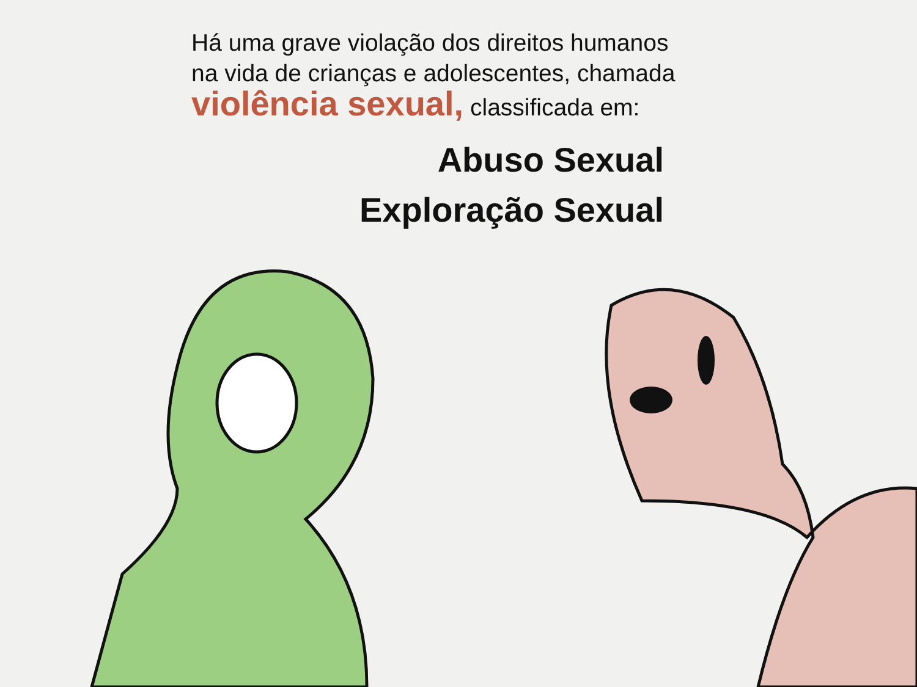Há uma grave violação dos direitos humanos
na vida de crianças e adolescentes, chamada
violência sexual, classificada em:
Abuso Sexual
Exploração Sexual